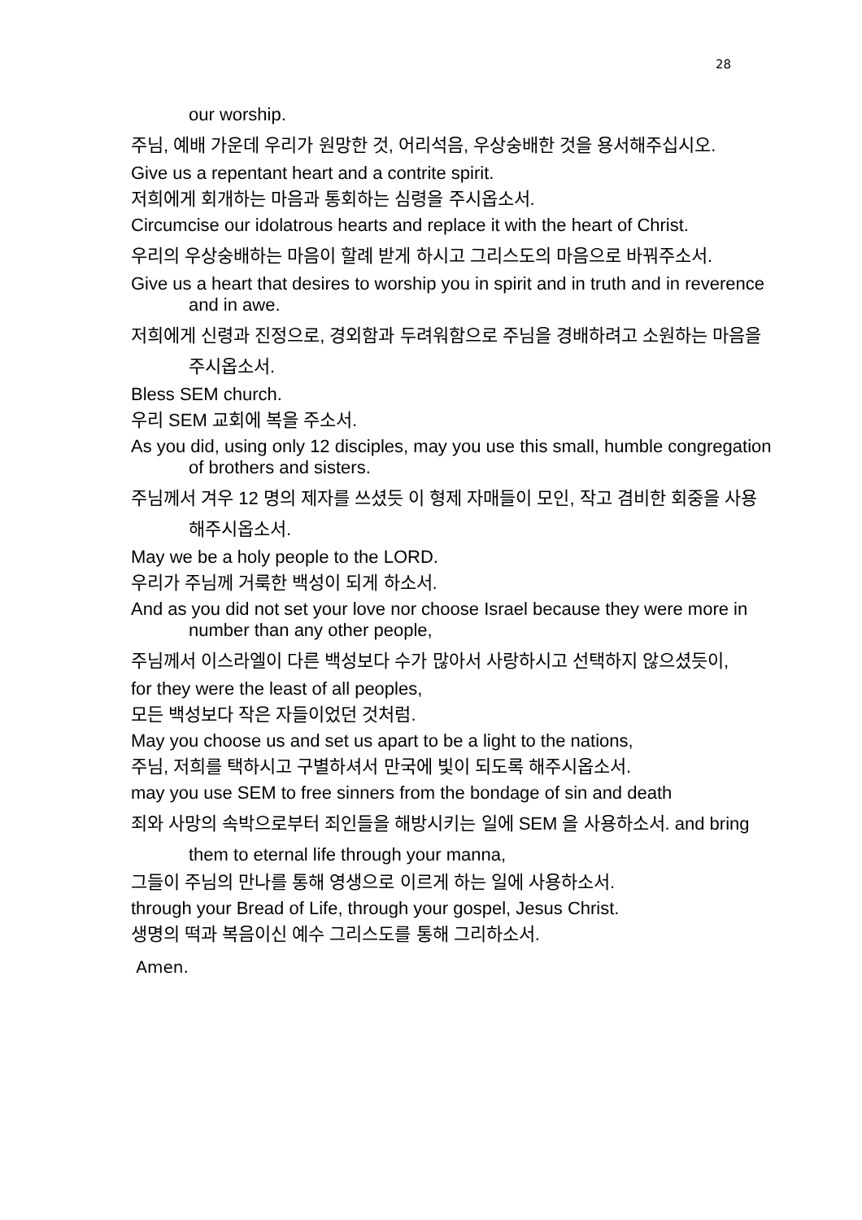28
our worship.
주님, 예배 가운데 우리가 원망한 것, 어리석음, 우상숭배한 것을 용서해주십시오.
Give us a repentant heart and a contrite spirit.
저희에게 회개하는 마음과 통회하는 심령을 주시옵소서.
Circumcise our idolatrous hearts and replace it with the heart of Christ.
우리의 우상숭배하는 마음이 할례 받게 하시고 그리스도의 마음으로 바꿔주소서.
Give us a heart that desires to worship you in spirit and in truth and in reverence and in awe.
저희에게 신령과 진정으로, 경외함과 두려워함으로 주님을 경배하려고 소원하는 마음을 주시옵소서.
Bless SEM church.
우리 SEM 교회에 복을 주소서.
As you did, using only 12 disciples, may you use this small, humble congregation of brothers and sisters.
주님께서 겨우 12 명의 제자를 쓰셨듯 이 형제 자매들이 모인, 작고 겸비한 회중을 사용해주시옵소서.
May we be a holy people to the LORD.
우리가 주님께 거룩한 백성이 되게 하소서.
And as you did not set your love nor choose Israel because they were more in number than any other people,
주님께서 이스라엘이 다른 백성보다 수가 많아서 사랑하시고 선택하지 않으셨듯이,
for they were the least of all peoples,
모든 백성보다 작은 자들이었던 것처럼.
May you choose us and set us apart to be a light to the nations,
주님, 저희를 택하시고 구별하셔서 만국에 빛이 되도록 해주시옵소서.
may you use SEM to free sinners from the bondage of sin and death
죄와 사망의 속박으로부터 죄인들을 해방시키는 일에 SEM 을 사용하소서. and bring them to eternal life through your manna,
그들이 주님의 만나를 통해 영생으로 이르게 하는 일에 사용하소서.
through your Bread of Life, through your gospel, Jesus Christ.
생명의 떡과 복음이신 예수 그리스도를 통해 그리하소서.
Amen.